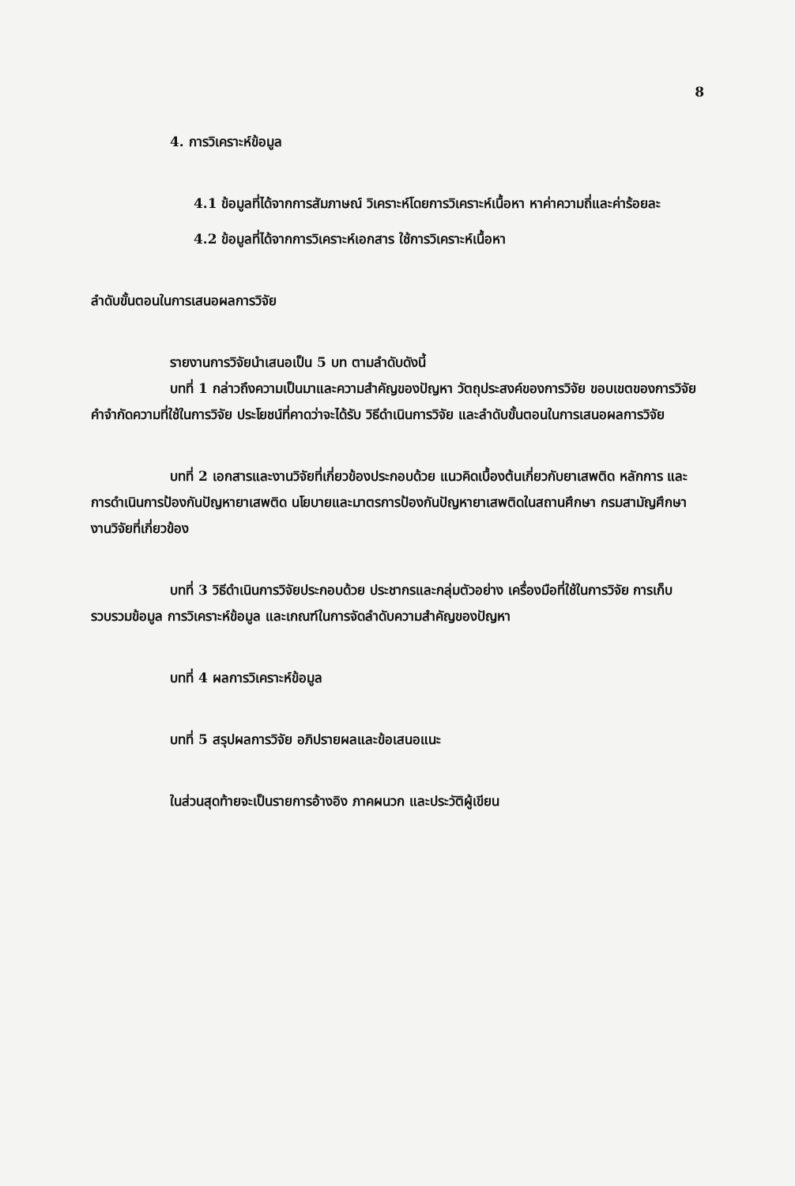8
4. การวิเคราะห์ข้อมูล
4.1 ข้อมูลที่ได้จากการสัมภาษณ์ วิเคราะห์โดยการวิเคราะห์เนื้อหา หาค่าความถี่และค่าร้อยละ
4.2 ข้อมูลที่ได้จากการวิเคราะห์เอกสาร ใช้การวิเคราะห์เนื้อหา
ลำดับขั้นตอนในการเสนอผลการวิจัย
รายงานการวิจัยนำเสนอเป็น 5 บท ตามลำดับดังนี้
บทที่ 1 กล่าวถึงความเป็นมาและความสำคัญของปัญหา วัตถุประสงค์ของการวิจัย ขอบเขตของการวิจัย คำจำกัดความที่ใช้ในการวิจัย ประโยชน์ที่คาดว่าจะได้รับ วิธีดำเนินการวิจัย และลำดับขั้นตอนในการเสนอผลการวิจัย
บทที่ 2 เอกสารและงานวิจัยที่เกี่ยวข้องประกอบด้วย แนวคิดเบื้องต้นเกี่ยวกับยาเสพติด หลักการ และการดำเนินการป้องกันปัญหายาเสพติด นโยบายและมาตรการป้องกันปัญหายาเสพติดในสถานศึกษา กรมสามัญศึกษา งานวิจัยที่เกี่ยวข้อง
บทที่ 3 วิธีดำเนินการวิจัยประกอบด้วย ประชากรและกลุ่มตัวอย่าง เครื่องมือที่ใช้ในการวิจัย การเก็บรวบรวมข้อมูล การวิเคราะห์ข้อมูล และเกณฑ์ในการจัดลำดับความสำคัญของปัญหา
บทที่ 4 ผลการวิเคราะห์ข้อมูล
บทที่ 5 สรุปผลการวิจัย อภิปรายผลและข้อเสนอแนะ
ในส่วนสุดท้ายจะเป็นรายการอ้างอิง ภาคผนวก และประวัติผู้เขียน